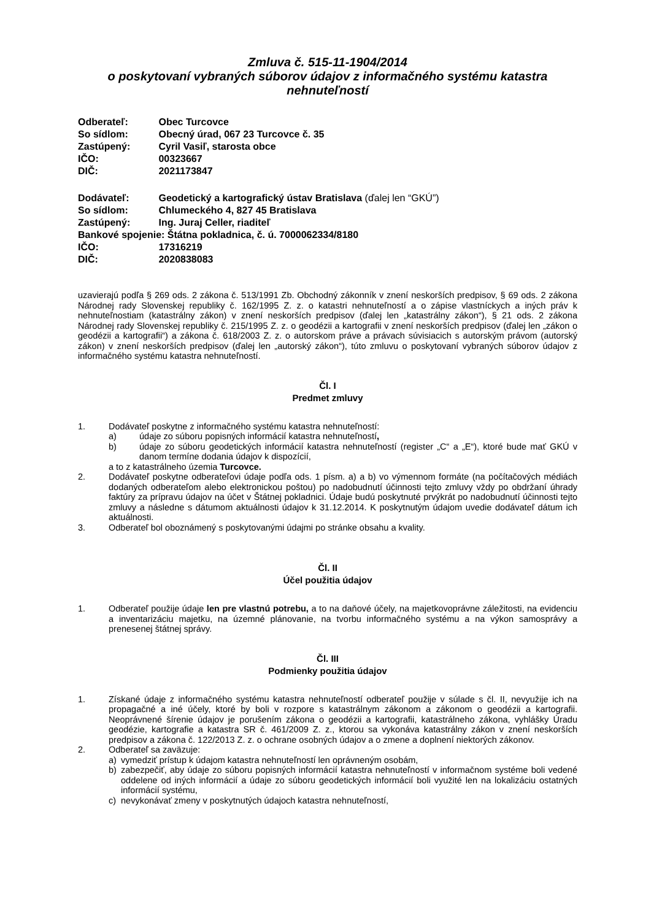Zmluva č. 515-11-1904/2014
o poskytovaní vybraných súborov údajov z informačného systému katastra nehnuteľností
Odberateľ: Obec Turcovce
So sídlom: Obecný úrad, 067 23 Turcovce č. 35
Zastúpený: Cyril Vasiľ, starosta obce
IČO: 00323667
DIČ: 2021173847
Dodávateľ: Geodetický a kartografický ústav Bratislava (ďalej len “GKÚ”)
So sídlom: Chlumeckého 4, 827 45 Bratislava
Zastúpený: Ing. Juraj Celler, riaditeľ
Bankové spojenie: Štátna pokladnica, č. ú. 7000062334/8180
IČO: 17316219
DIČ: 2020838083
uzavierajú podľa § 269 ods. 2 zákona č. 513/1991 Zb. Obchodný zákonník v znení neskorších predpisov, § 69 ods. 2 zákona Národnej rady Slovenskej republiky č. 162/1995 Z. z. o katastri nehnuteľností a o zápise vlastníckych a iných práv k nehnuteľnostiam (katastrálny zákon) v znení neskorších predpisov (ďalej len „katastrálny zákon“), § 21 ods. 2 zákona Národnej rady Slovenskej republiky č. 215/1995 Z. z. o geodézii a kartografii v znení neskorších predpisov (ďalej len „zákon o geodézii a kartografii“) a zákona č. 618/2003 Z. z. o autorskom práve a právach súvisiacich s autorským právom (autorský zákon) v znení neskorších predpisov (ďalej len „autorský zákon“), túto zmluvu o poskytovaní vybraných súborov údajov z informačného systému katastra nehnuteľností.
Čl. I
Predmet zmluvy
1. Dodávateľ poskytne z informačného systému katastra nehnuteľností:
a) údaje zo súboru popisných informácií katastra nehnuteľností,
b) údaje zo súboru geodetických informácií katastra nehnuteľností (register „C“ a „E“), ktoré bude mať GKÚ v danom termíne dodania údajov k dispozícií,
a to z katastrálneho územia Turcovce.
2. Dodávateľ poskytne odberateľovi údaje podľa ods. 1 písm. a) a b) vo výmennom formáte (na počítačových médiách dodaných odberateľom alebo elektronickou poštou) po nadobudnutí účinnosti tejto zmluvy vždy po obdržaní úhrady faktúry za prípravu údajov na účet v Štátnej pokladnici. Údaje budú poskytnuté prvýkrát po nadobudnutí účinnosti tejto zmluvy a následne s dátumom aktuálnosti údajov k 31.12.2014. K poskytnutým údajom uvedie dodávateľ dátum ich aktuálnosti.
3. Odberateľ bol oboznámený s poskytovanými údajmi po stránke obsahu a kvality.
Čl. II
Účel použitia údajov
1. Odberateľ použije údaje len pre vlastnú potrebu, a to na daňové účely, na majetkovoprávne záležitosti, na evidenciu a inventarizáciu majetku, na územné plánovanie, na tvorbu informačného systému a na výkon samosprávy a prenesenej štátnej správy.
Čl. III
Podmienky použitia údajov
1. Získané údaje z informačného systému katastra nehnuteľností odberateľ použije v súlade s čl. II, nevyužije ich na propagačné a iné účely, ktoré by boli v rozpore s katastrálnym zákonom a zákonom o geodézii a kartografii. Neoprávnené šírenie údajov je porušením zákona o geodézii a kartografii, katastrálneho zákona, vyhlášky Úradu geodézie, kartografie a katastra SR č. 461/2009 Z. z., ktorou sa vykonáva katastrálny zákon v znení neskorších predpisov a zákona č. 122/2013 Z. z. o ochrane osobných údajov a o zmene a doplnení niektorých zákonov.
2. Odberateľ sa zaväzuje:
a) vymedziť prístup k údajom katastra nehnuteľností len oprávneným osobám,
b) zabezpečiť, aby údaje zo súboru popisných informácií katastra nehnuteľností v informačnom systéme boli vedené oddelene od iných informácií a údaje zo súboru geodetických informácií boli využité len na lokalizáciu ostatných informácií systému,
c) nevykonávať zmeny v poskytnutých údajoch katastra nehnuteľností,